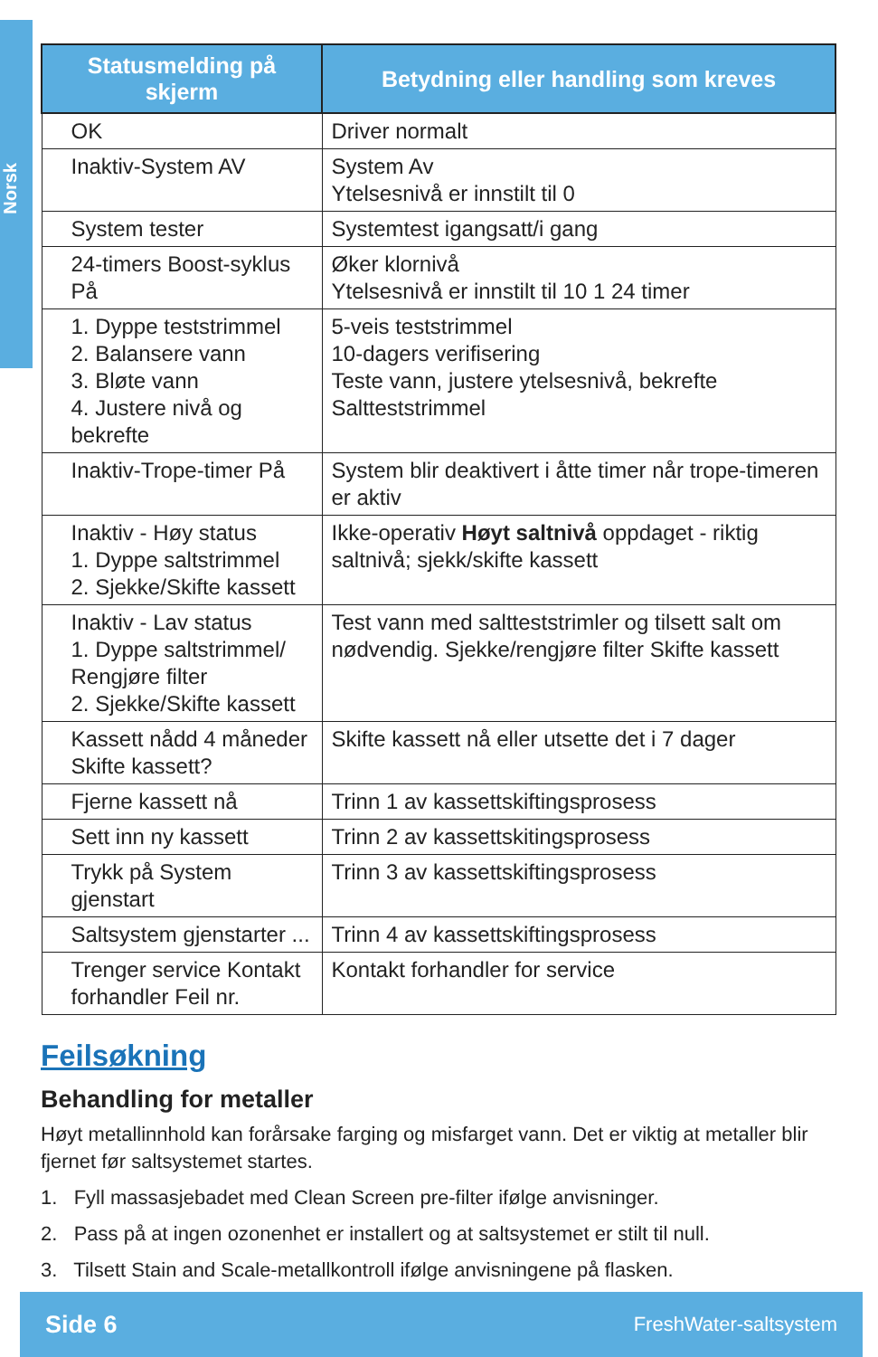Norsk
| Statusmelding på skjerm | Betydning eller handling som kreves |
| --- | --- |
| OK | Driver normalt |
| Inaktiv-System AV | System Av Ytelsesnivå er innstilt til 0 |
| System tester | Systemtest igangsatt/i gang |
| 24-timers Boost-syklus På | Øker klornivå Ytelsesnivå er innstilt til 10 1 24 timer |
| 1. Dyppe teststrimmel 2. Balansere vann 3. Bløte vann 4. Justere nivå og bekrefte | 5-veis teststrimmel 10-dagers verifisering Teste vann, justere ytelsesnivå, bekrefte Saltteststrimmel |
| Inaktiv-Trope-timer På | System blir deaktivert i åtte timer når trope-timeren er aktiv |
| Inaktiv - Høy status 1. Dyppe saltstrimmel 2. Sjekke/Skifte kassett | Ikke-operativ Høyt saltnivå oppdaget - riktig saltnivå; sjekk/skifte kassett |
| Inaktiv - Lav status 1. Dyppe saltstrimmel/ Rengjøre filter 2. Sjekke/Skifte kassett | Test vann med saltteststrimler og tilsett salt om nødvendig. Sjekke/rengjøre filter Skifte kassett |
| Kassett nådd 4 måneder Skifte kassett? | Skifte kassett nå eller utsette det i 7 dager |
| Fjerne kassett nå | Trinn 1 av kassettskiftingsprosess |
| Sett inn ny kassett | Trinn 2 av kassettskitingsprosess |
| Trykk på System gjenstart | Trinn 3 av kassettskiftingsprosess |
| Saltsystem gjenstarter ... | Trinn 4 av kassettskiftingsprosess |
| Trenger service Kontakt forhandler Feil nr. | Kontakt forhandler for service |
Feilsøkning
Behandling for metaller
Høyt metallinnhold kan forårsake farging og misfarget vann. Det er viktig at metaller blir fjernet før saltsystemet startes.
1. Fyll massasjebadet med Clean Screen pre-filter ifølge anvisninger.
2. Pass på at ingen ozonenhet er installert og at saltsystemet er stilt til null.
3. Tilsett Stain and Scale-metallkontroll ifølge anvisningene på flasken.
Side 6 FreshWater-saltsystem